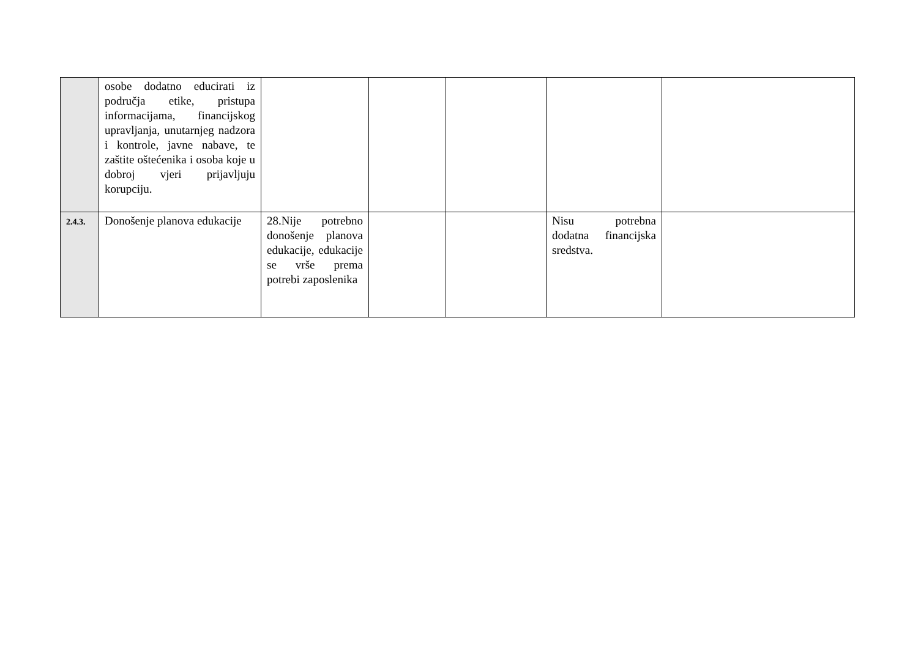| | osobe dodatno educirati iz područja etike, pristupa informacijama, financijskog upravljanja, unutarnjeg nadzora i kontrole, javne nabave, te zaštite oštećenika i osoba koje u dobroj vjeri prijavljuju korupciju. | | | | | |
| 2.4.3. | Donošenje planova edukacije | 28.Nije potrebno donošenje planova edukacije, edukacije se vrše prema potrebi zaposlenika | | | Nisu potrebna dodatna financijska sredstva. | |